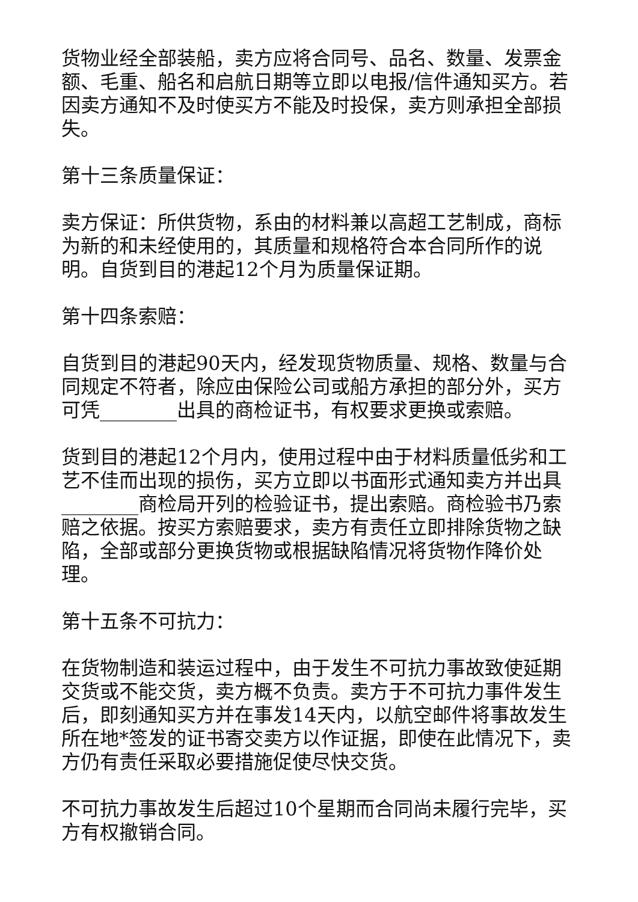货物业经全部装船，卖方应将合同号、品名、数量、发票金额、毛重、船名和启航日期等立即以电报/信件通知买方。若因卖方通知不及时使买方不能及时投保，卖方则承担全部损失。
第十三条质量保证：
卖方保证：所供货物，系由的材料兼以高超工艺制成，商标为新的和未经使用的，其质量和规格符合本合同所作的说明。自货到目的港起12个月为质量保证期。
第十四条索赔：
自货到目的港起90天内，经发现货物质量、规格、数量与合同规定不符者，除应由保险公司或船方承担的部分外，买方可凭________出具的商检证书，有权要求更换或索赔。
货到目的港起12个月内，使用过程中由于材料质量低劣和工艺不佳而出现的损伤，买方立即以书面形式通知卖方并出具________商检局开列的检验证书，提出索赔。商检验书乃索赔之依据。按买方索赔要求，卖方有责任立即排除货物之缺陷，全部或部分更换货物或根据缺陷情况将货物作降价处理。
第十五条不可抗力：
在货物制造和装运过程中，由于发生不可抗力事故致使延期交货或不能交货，卖方概不负责。卖方于不可抗力事件发生后，即刻通知买方并在事发14天内，以航空邮件将事故发生所在地*签发的证书寄交卖方以作证据，即使在此情况下，卖方仍有责任采取必要措施促使尽快交货。
不可抗力事故发生后超过10个星期而合同尚未履行完毕，买方有权撤销合同。